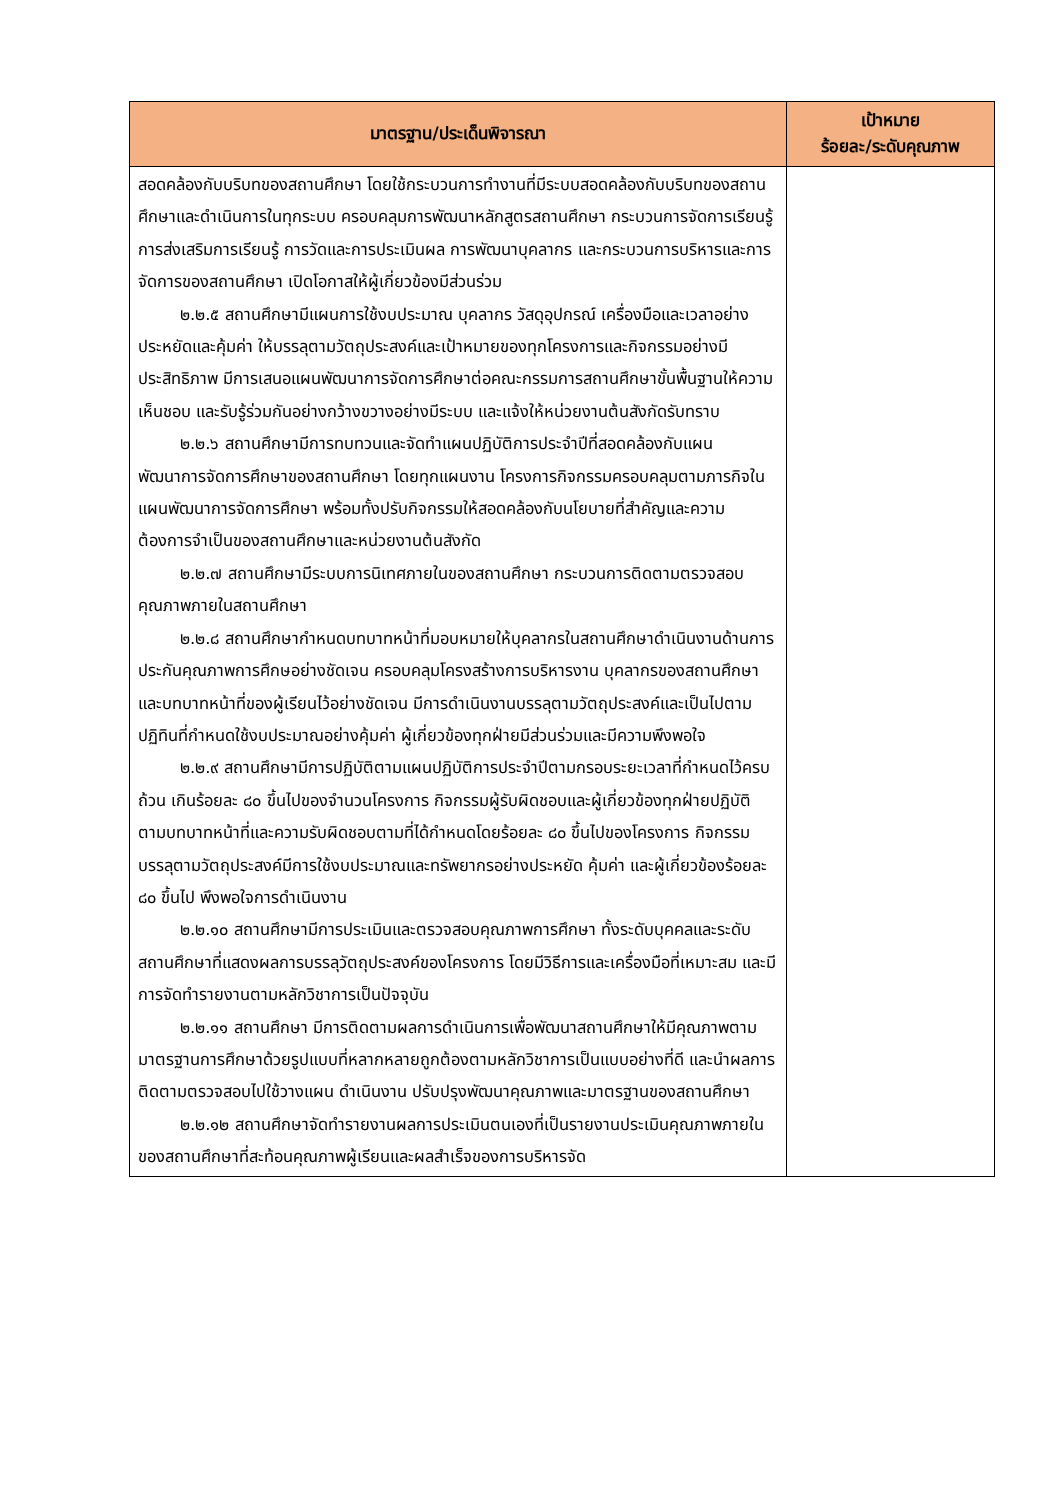| มาตรฐาน/ประเด็นพิจารณา | เป้าหมาย ร้อยละ/ระดับคุณภาพ |
| --- | --- |
| สอดคล้องกับบริบทของสถานศึกษา โดยใช้กระบวนการทำงานที่มีระบบสอดคล้องกับบริบทของสถานศึกษาและดำเนินการในทุกระบบ ครอบคลุมการพัฒนาหลักสูตรสถานศึกษา กระบวนการจัดการเรียนรู้ การส่งเสริมการเรียนรู้ การวัดและการประเมินผล การพัฒนาบุคลากร และกระบวนการบริหารและการจัดการของสถานศึกษา เปิดโอกาสให้ผู้เกี่ยวข้องมีส่วนร่วม ๒.๒.๕ สถานศึกษามีแผนการใช้งบประมาณ บุคลากร วัสดุอุปกรณ์ เครื่องมือและเวลาอย่างประหยัดและคุ้มค่า ให้บรรลุตามวัตถุประสงค์และเป้าหมายของทุกโครงการและกิจกรรมอย่างมีประสิทธิภาพ มีการเสนอแผนพัฒนาการจัดการศึกษาต่อคณะกรรมการสถานศึกษาขั้นพื้นฐานให้ความเห็นชอบ และรับรู้ร่วมกันอย่างกว้างขวางอย่างมีระบบ และแจ้งให้หน่วยงานต้นสังกัดรับทราบ ๒.๒.๖ สถานศึกษามีการทบทวนและจัดทำแผนปฏิบัติการประจำปีที่สอดคล้องกับแผนพัฒนาการจัดการศึกษาของสถานศึกษา โดยทุกแผนงาน โครงการกิจกรรมครอบคลุมตามภารกิจในแผนพัฒนาการจัดการศึกษา พร้อมทั้งปรับกิจกรรมให้สอดคล้องกับนโยบายที่สำคัญและความต้องการจำเป็นของสถานศึกษาและหน่วยงานต้นสังกัด ๒.๒.๗ สถานศึกษามีระบบการนิเทศภายในของสถานศึกษา กระบวนการติดตามตรวจสอบคุณภาพภายในสถานศึกษา ๒.๒.๘ สถานศึกษากำหนดบทบาทหน้าที่มอบหมายให้บุคลากรในสถานศึกษาดำเนินงานด้านการประกันคุณภาพการศึกษอย่างชัดเจน ครอบคลุมโครงสร้างการบริหารงาน บุคลากรของสถานศึกษาและบทบาทหน้าที่ของผู้เรียนไว้อย่างชัดเจน มีการดำเนินงานบรรลุตามวัตถุประสงค์และเป็นไปตามปฏิทินที่กำหนดใช้งบประมาณอย่างคุ้มค่า ผู้เกี่ยวข้องทุกฝ่ายมีส่วนร่วมและมีความพึงพอใจ ๒.๒.๙ สถานศึกษามีการปฏิบัติตามแผนปฏิบัติการประจำปีตามกรอบระยะเวลาที่กำหนดไว้ครบถ้วน เกินร้อยละ ๘๐ ขึ้นไปของจำนวนโครงการ กิจกรรมผู้รับผิดชอบและผู้เกี่ยวข้องทุกฝ่ายปฏิบัติตามบทบาทหน้าที่และความรับผิดชอบตามที่ได้กำหนดโดยร้อยละ ๘๐ ขึ้นไปของโครงการ กิจกรรมบรรลุตามวัตถุประสงค์มีการใช้งบประมาณและทรัพยากรอย่างประหยัด คุ้มค่า และผู้เกี่ยวข้องร้อยละ ๘๐ ขึ้นไป พึงพอใจการดำเนินงาน ๒.๒.๑๐ สถานศึกษามีการประเมินและตรวจสอบคุณภาพการศึกษา ทั้งระดับบุคคลและระดับสถานศึกษาที่แสดงผลการบรรลุวัตถุประสงค์ของโครงการ โดยมีวิธีการและเครื่องมือที่เหมาะสม และมีการจัดทำรายงานตามหลักวิชาการเป็นปัจจุบัน ๒.๒.๑๑ สถานศึกษา มีการติดตามผลการดำเนินการเพื่อพัฒนาสถานศึกษาให้มีคุณภาพตามมาตรฐานการศึกษาด้วยรูปแบบที่หลากหลายถูกต้องตามหลักวิชาการเป็นแบบอย่างที่ดี และนำผลการติดตามตรวจสอบไปใช้วางแผน ดำเนินงาน ปรับปรุงพัฒนาคุณภาพและมาตรฐานของสถานศึกษา ๒.๒.๑๒ สถานศึกษาจัดทำรายงานผลการประเมินตนเองที่เป็นรายงานประเมินคุณภาพภายในของสถานศึกษาที่สะท้อนคุณภาพผู้เรียนและผลสำเร็จของการบริหารจัด | |